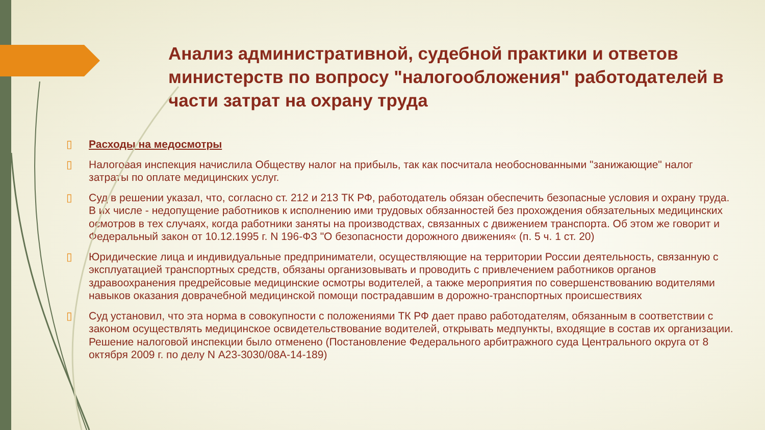Анализ административной, судебной практики и ответов министерств по вопросу "налогообложения" работодателей в части затрат на охрану труда
▯ Расходы на медосмотры
▯ Налоговая инспекция начислила Обществу налог на прибыль, так как посчитала необоснованными "занижающие" налог затраты по оплате медицинских услуг.
▯ Суд в решении указал, что, согласно ст. 212 и 213 ТК РФ, работодатель обязан обеспечить безопасные условия и охрану труда. В их числе - недопущение работников к исполнению ими трудовых обязанностей без прохождения обязательных медицинских осмотров в тех случаях, когда работники заняты на производствах, связанных с движением транспорта. Об этом же говорит и Федеральный закон от 10.12.1995 г. N 196-ФЗ "О безопасности дорожного движения« (п. 5 ч. 1 ст. 20)
▯ Юридические лица и индивидуальные предприниматели, осуществляющие на территории России деятельность, связанную с эксплуатацией транспортных средств, обязаны организовывать и проводить с привлечением работников органов здравоохранения предрейсовые медицинские осмотры водителей, а также мероприятия по совершенствованию водителями навыков оказания доврачебной медицинской помощи пострадавшим в дорожно-транспортных происшествиях
▯ Суд установил, что эта норма в совокупности с положениями ТК РФ дает право работодателям, обязанным в соответствии с законом осуществлять медицинское освидетельствование водителей, открывать медпункты, входящие в состав их организации. Решение налоговой инспекции было отменено (Постановление Федерального арбитражного суда Центрального округа от 8 октября 2009 г. по делу N А23-3030/08А-14-189)